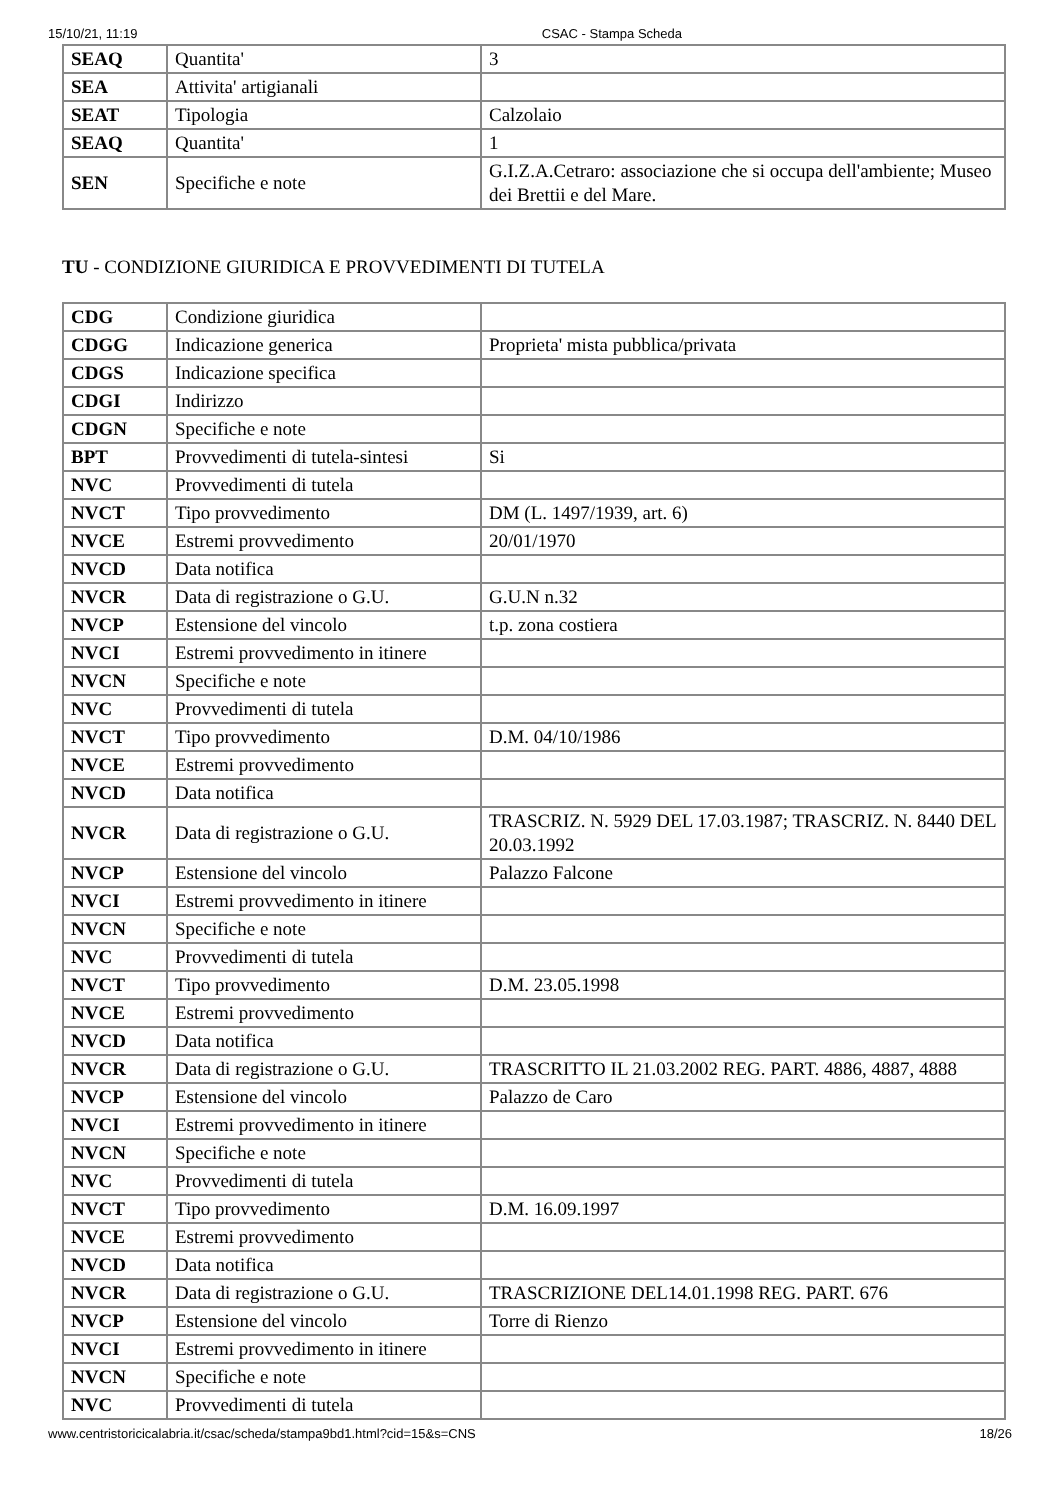15/10/21, 11:19 CSAC - Stampa Scheda
| SEAQ | Quantita' | 3 |
| SEA | Attivita' artigianali | |
| SEAT | Tipologia | Calzolaio |
| SEAQ | Quantita' | 1 |
| SEN | Specifiche e note | G.I.Z.A.Cetraro: associazione che si occupa dell'ambiente; Museo dei Brettii e del Mare. |
TU - CONDIZIONE GIURIDICA E PROVVEDIMENTI DI TUTELA
| CDG | Condizione giuridica | |
| CDGG | Indicazione generica | Proprieta' mista pubblica/privata |
| CDGS | Indicazione specifica | |
| CDGI | Indirizzo | |
| CDGN | Specifiche e note | |
| BPT | Provvedimenti di tutela-sintesi | Si |
| NVC | Provvedimenti di tutela | |
| NVCT | Tipo provvedimento | DM (L. 1497/1939, art. 6) |
| NVCE | Estremi provvedimento | 20/01/1970 |
| NVCD | Data notifica | |
| NVCR | Data di registrazione o G.U. | G.U.N n.32 |
| NVCP | Estensione del vincolo | t.p. zona costiera |
| NVCI | Estremi provvedimento in itinere | |
| NVCN | Specifiche e note | |
| NVC | Provvedimenti di tutela | |
| NVCT | Tipo provvedimento | D.M. 04/10/1986 |
| NVCE | Estremi provvedimento | |
| NVCD | Data notifica | |
| NVCR | Data di registrazione o G.U. | TRASCRIZ. N. 5929 DEL 17.03.1987; TRASCRIZ. N. 8440 DEL 20.03.1992 |
| NVCP | Estensione del vincolo | Palazzo Falcone |
| NVCI | Estremi provvedimento in itinere | |
| NVCN | Specifiche e note | |
| NVC | Provvedimenti di tutela | |
| NVCT | Tipo provvedimento | D.M. 23.05.1998 |
| NVCE | Estremi provvedimento | |
| NVCD | Data notifica | |
| NVCR | Data di registrazione o G.U. | TRASCRITTO IL 21.03.2002 REG. PART. 4886, 4887, 4888 |
| NVCP | Estensione del vincolo | Palazzo de Caro |
| NVCI | Estremi provvedimento in itinere | |
| NVCN | Specifiche e note | |
| NVC | Provvedimenti di tutela | |
| NVCT | Tipo provvedimento | D.M. 16.09.1997 |
| NVCE | Estremi provvedimento | |
| NVCD | Data notifica | |
| NVCR | Data di registrazione o G.U. | TRASCRIZIONE DEL14.01.1998 REG. PART. 676 |
| NVCP | Estensione del vincolo | Torre di Rienzo |
| NVCI | Estremi provvedimento in itinere | |
| NVCN | Specifiche e note | |
| NVC | Provvedimenti di tutela | |
www.centristoricicalabria.it/csac/scheda/stampa9bd1.html?cid=15&s=CNS 18/26